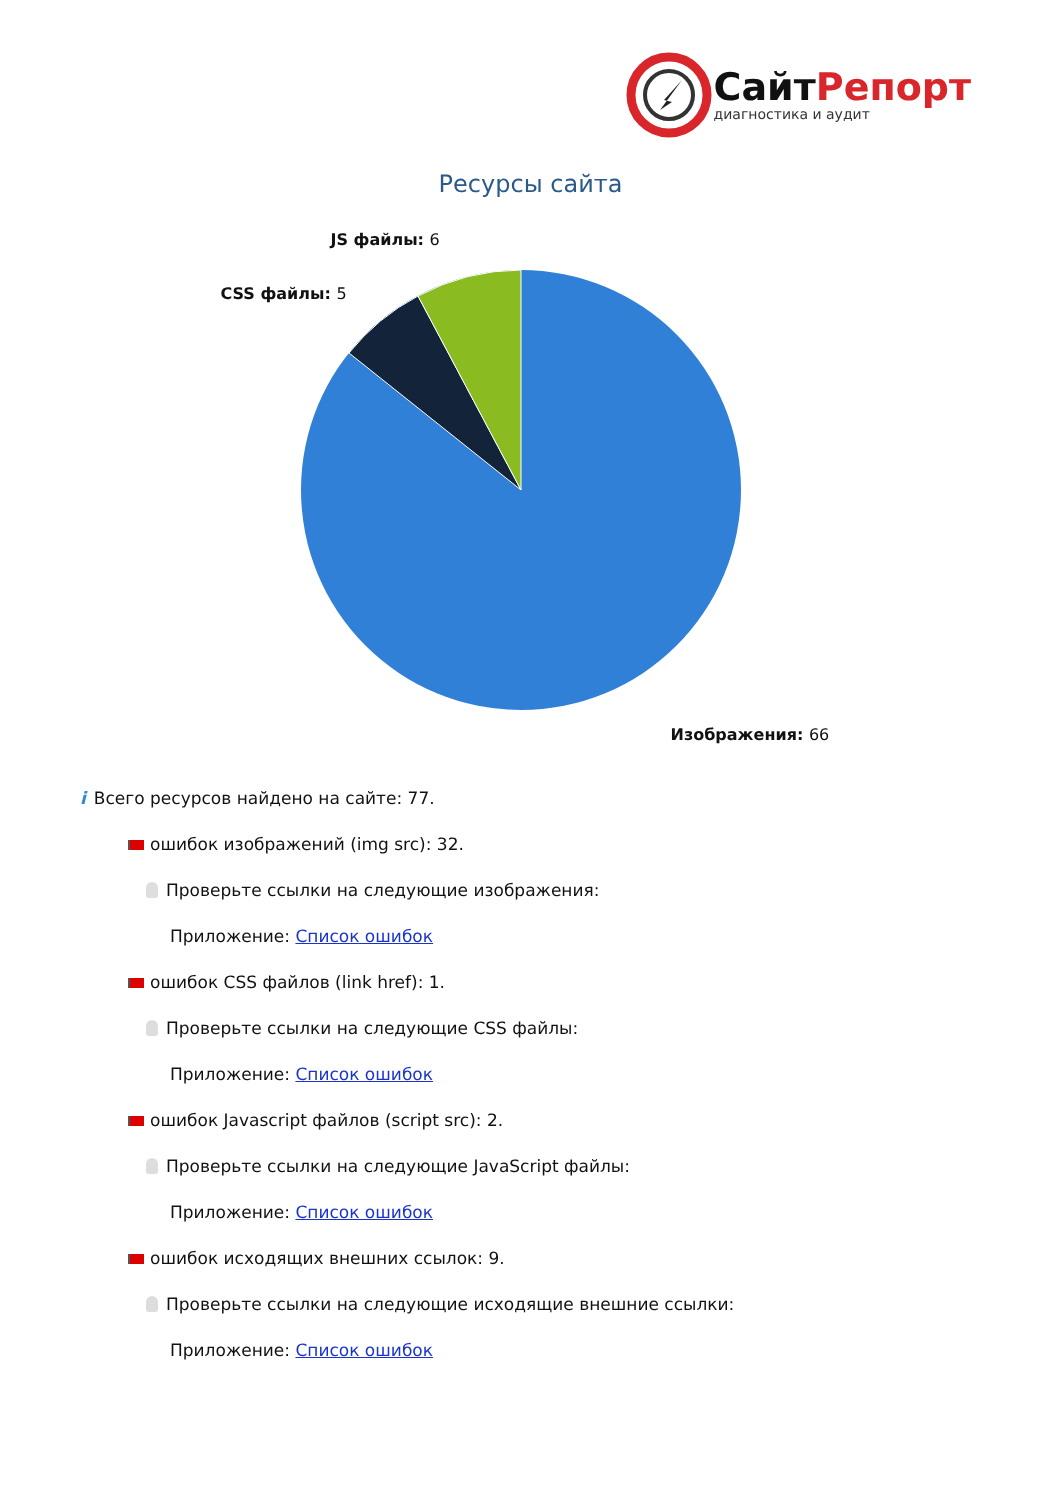СайтРепорт
диагностика и аудит
Ресурсы сайта
JS файлы: 6
CSS файлы: 5
Изображения: 66
i Всего ресурсов найдено на сайте: 77.
ошибок изображений (img src): 32.
Проверьте ссылки на следующие изображения:
Приложение: Список ошибок
ошибок CSS файлов (link href): 1.
Проверьте ссылки на следующие CSS файлы:
Приложение: Список ошибок
ошибок Javascript файлов (script src): 2.
Проверьте ссылки на следующие JavaScript файлы:
Приложение: Список ошибок
ошибок исходящих внешних ссылок: 9.
Проверьте ссылки на следующие исходящие внешние ссылки:
Приложение: Список ошибок